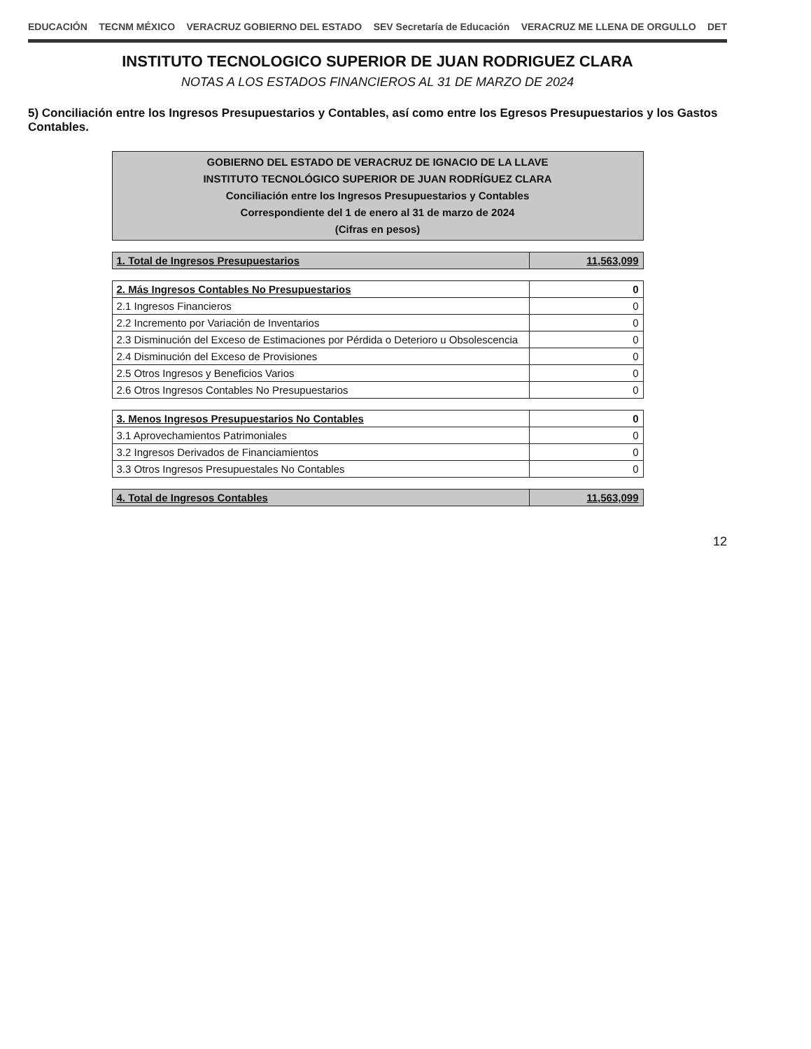EDUCACIÓN TECNM MÉXICO VERACRUZ GOBIERNO DEL ESTADO SEV Secretaría de Educación VERACRUZ ME LLENA DE ORGULLO DET
INSTITUTO TECNOLOGICO SUPERIOR DE JUAN RODRIGUEZ CLARA
NOTAS A LOS ESTADOS FINANCIEROS AL 31 DE MARZO DE 2024
5) Conciliación entre los Ingresos Presupuestarios y Contables, así como entre los Egresos Presupuestarios y los Gastos Contables.
| GOBIERNO DEL ESTADO DE VERACRUZ DE IGNACIO DE LA LLAVE INSTITUTO TECNOLÓGICO SUPERIOR DE JUAN RODRÍGUEZ CLARA Conciliación entre los Ingresos Presupuestarios y Contables Correspondiente del 1 de enero al 31 de marzo de 2024 (Cifras en pesos) | |
| 1. Total de Ingresos Presupuestarios | 11,563,099 |
| 2. Más Ingresos Contables No Presupuestarios | 0 |
| 2.1 Ingresos Financieros | 0 |
| 2.2 Incremento por Variación de Inventarios | 0 |
| 2.3 Disminución del Exceso de Estimaciones por Pérdida o Deterioro u Obsolescencia | 0 |
| 2.4 Disminución del Exceso de Provisiones | 0 |
| 2.5 Otros Ingresos y Beneficios Varios | 0 |
| 2.6 Otros Ingresos Contables No Presupuestarios | 0 |
| 3. Menos Ingresos Presupuestarios No Contables | 0 |
| 3.1 Aprovechamientos Patrimoniales | 0 |
| 3.2 Ingresos Derivados de Financiamientos | 0 |
| 3.3 Otros Ingresos Presupuestales No Contables | 0 |
| 4. Total de Ingresos Contables | 11,563,099 |
12